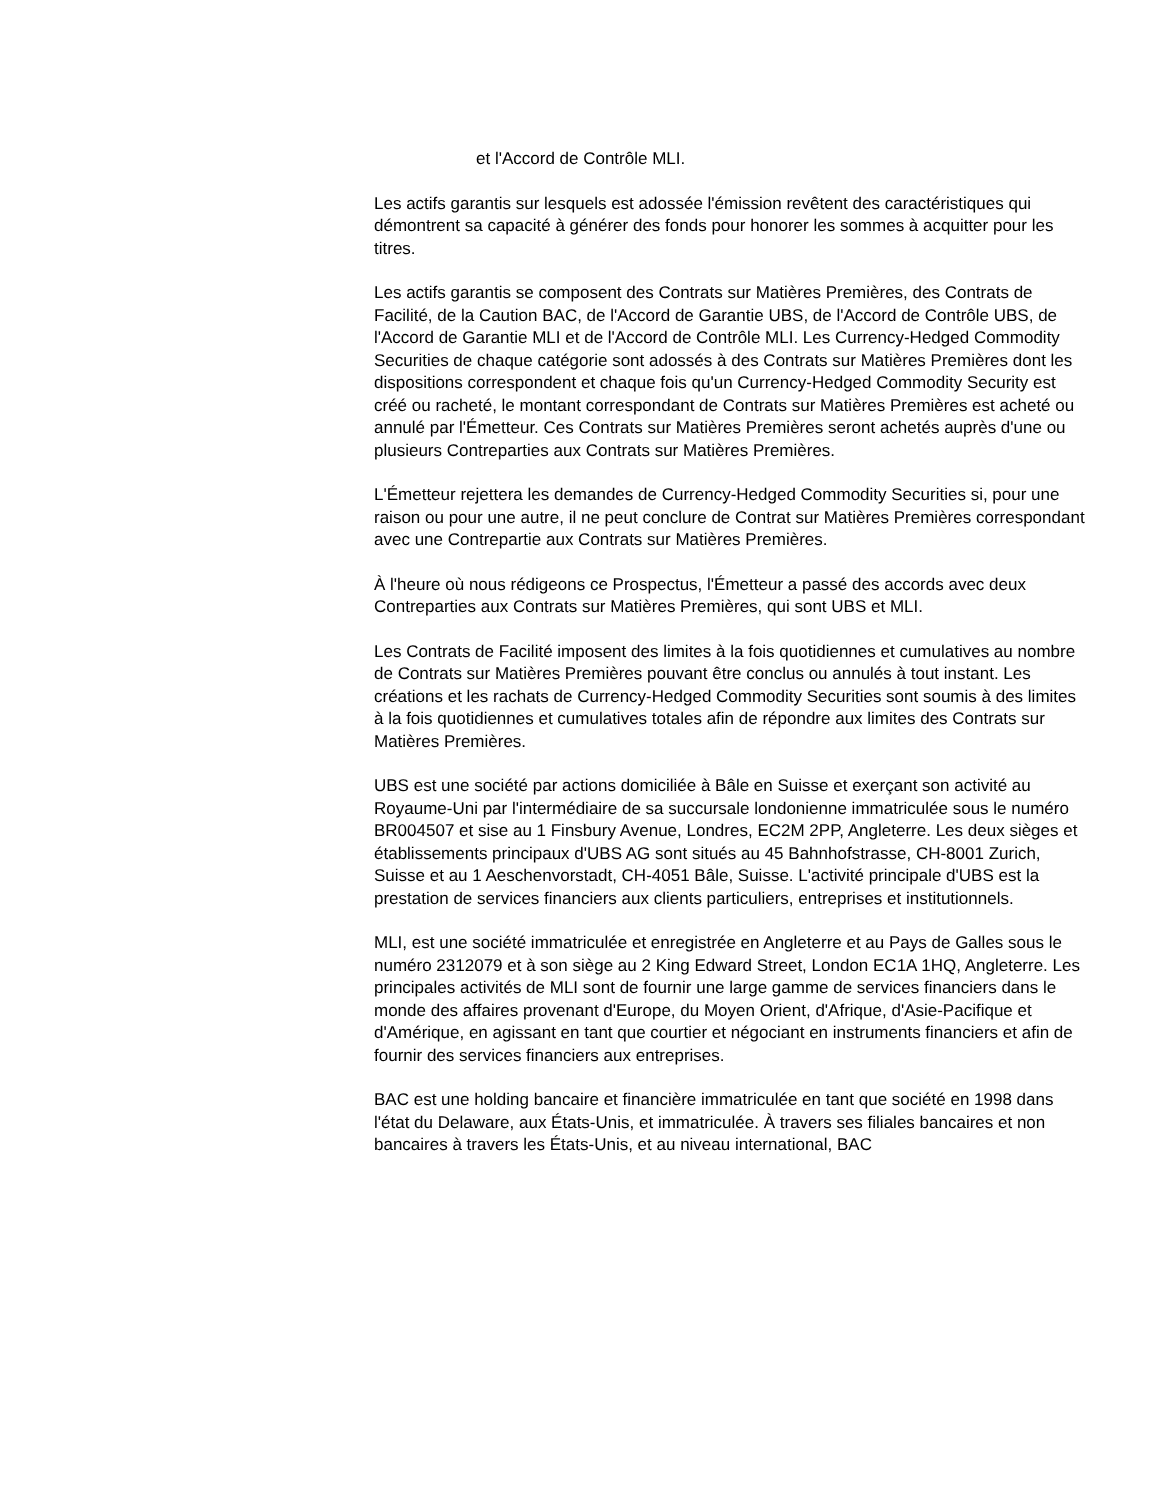et l'Accord de Contrôle MLI.
Les actifs garantis sur lesquels est adossée l'émission revêtent des caractéristiques qui démontrent sa capacité à générer des fonds pour honorer les sommes à acquitter pour les titres.
Les actifs garantis se composent des Contrats sur Matières Premières, des Contrats de Facilité, de la Caution BAC, de l'Accord de Garantie UBS, de l'Accord de Contrôle UBS, de l'Accord de Garantie MLI et de l'Accord de Contrôle MLI. Les Currency-Hedged Commodity Securities de chaque catégorie sont adossés à des Contrats sur Matières Premières dont les dispositions correspondent et chaque fois qu'un Currency-Hedged Commodity Security est créé ou racheté, le montant correspondant de Contrats sur Matières Premières est acheté ou annulé par l'Émetteur. Ces Contrats sur Matières Premières seront achetés auprès d'une ou plusieurs Contreparties aux Contrats sur Matières Premières.
L'Émetteur rejettera les demandes de Currency-Hedged Commodity Securities si, pour une raison ou pour une autre, il ne peut conclure de Contrat sur Matières Premières correspondant avec une Contrepartie aux Contrats sur Matières Premières.
À l'heure où nous rédigeons ce Prospectus, l'Émetteur a passé des accords avec deux Contreparties aux Contrats sur Matières Premières, qui sont UBS et MLI.
Les Contrats de Facilité imposent des limites à la fois quotidiennes et cumulatives au nombre de Contrats sur Matières Premières pouvant être conclus ou annulés à tout instant. Les créations et les rachats de Currency-Hedged Commodity Securities sont soumis à des limites à la fois quotidiennes et cumulatives totales afin de répondre aux limites des Contrats sur Matières Premières.
UBS est une société par actions domiciliée à Bâle en Suisse et exerçant son activité au Royaume-Uni par l'intermédiaire de sa succursale londonienne immatriculée sous le numéro BR004507 et sise au 1 Finsbury Avenue, Londres, EC2M 2PP, Angleterre. Les deux sièges et établissements principaux d'UBS AG sont situés au 45 Bahnhofstrasse, CH-8001 Zurich, Suisse et au 1 Aeschenvorstadt, CH-4051 Bâle, Suisse. L'activité principale d'UBS est la prestation de services financiers aux clients particuliers, entreprises et institutionnels.
MLI, est une société immatriculée et enregistrée en Angleterre et au Pays de Galles sous le numéro 2312079 et à son siège au 2 King Edward Street, London EC1A 1HQ, Angleterre. Les principales activités de MLI sont de fournir une large gamme de services financiers dans le monde des affaires provenant d'Europe, du Moyen Orient, d'Afrique, d'Asie-Pacifique et d'Amérique, en agissant en tant que courtier et négociant en instruments financiers et afin de fournir des services financiers aux entreprises.
BAC est une holding bancaire et financière immatriculée en tant que société en 1998 dans l'état du Delaware, aux États-Unis, et immatriculée. À travers ses filiales bancaires et non bancaires à travers les États-Unis, et au niveau international, BAC